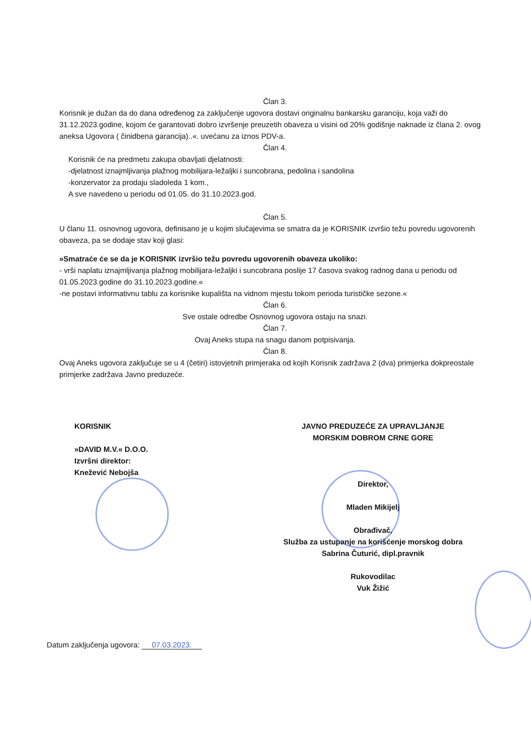Član 3.
Korisnik je dužan da do dana određenog za zaključenje ugovora dostavi originalnu bankarsku garanciju, koja važi do 31.12.2023.godine, kojom će garantovati dobro izvršenje preuzetih obaveza u visini od 20% godišnje naknade iz člana 2. ovog aneksa Ugovora ( činidbena garancija)..«. uvećanu za iznos PDV-a.
Član 4.
Korisnik će na predmetu zakupa obavljati djelatnosti:
-djelatnost iznajmljivanja plažnog mobilijara-ležaljki i suncobrana, pedolina i sandolina
-konzervator za prodaju sladoleda 1 kom.,
A sve navedeno u periodu od 01.05. do 31.10.2023.god.
Član 5.
U članu 11. osnovnog ugovora, definisano je u kojim slučajevima se smatra da je KORISNIK izvršio težu povredu ugovorenih obaveza, pa se dodaje stav koji glasi:
»Smatraće će se da je KORISNIK izvršio težu povredu ugovorenih obaveza ukoliko:
- vrši naplatu iznajmljivanja plažnog mobilijara-ležaljki i suncobrana poslije 17 časova svakog radnog dana u periodu od 01.05.2023.godine do 31.10.2023.godine.«
-ne postavi informativnu tablu za korisnike kupališta na vidnom mjestu tokom perioda turističke sezone.«
Član 6.
Sve ostale odredbe Osnovnog ugovora ostaju na snazi.
Član 7.
Ovaj Aneks stupa na snagu danom potpisivanja.
Član 8.
Ovaj Aneks ugovora zaključuje se u 4 (četiri) istovjetnih primjeraka od kojih Korisnik zadržava 2 (dva) primjerka dokpreostale primjerke zadržava Javno preduzeće.
KORISNIK
»DAVID M.V.« D.O.O.
Izvršni direktor:
Knežević Nebojša
JAVNO PREDUZEĆE ZA UPRAVLJANJE
MORSKIM DOBROM CRNE GORE
Direktor,
Mladen Mikijelj
Obrađivač,
Služba za ustupanje na korišćenje morskog dobra
Sabrina Čuturić, dipl.pravnik
Rukovodilac
Vuk Žižić
Datum zaključenja ugovora: 07.03.2023.